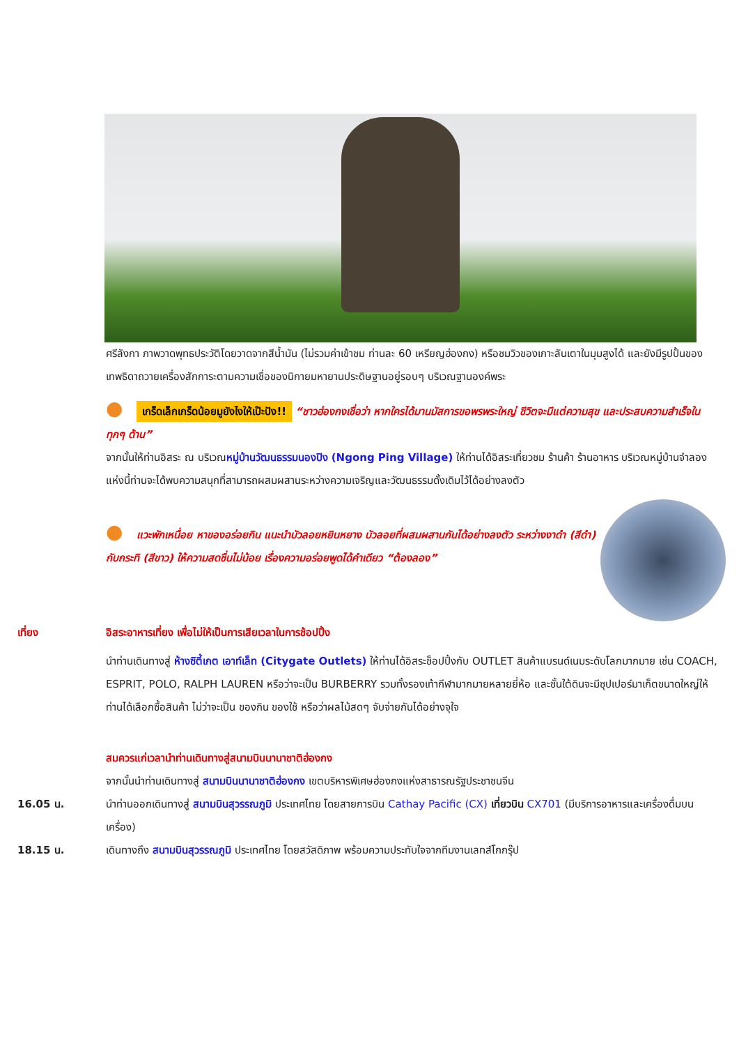ศรีลังกา ภาพวาดพุทธประวัติโดยวาดจากสีน้ำมัน (ไม่รวมค่าเข้าชม ท่านละ 60 เหรียญฮ่องกง) หรือชมวิวของเกาะลันเตาในมุมสูงได้ และยังมีรูปปั้นของเทพธิดาถวายเครื่องสักการะตามความเชื่อของนิกายมหายานประดิษฐานอยู่รอบๆ บริเวณฐานองค์พระ
● เกร็ดเล็กเกร็ดน้อยมูยังไงให้เป๊ะปัง!! “ชาวฮ่องกงเชื่อว่า หากใครได้มานมัสการขอพรพระใหญ่ ชีวิตจะมีแต่ความสุข และประสบความสำเร็จในทุกๆ ด้าน”
จากนั้นให้ท่านอิสระ ณ บริเวณหมู่บ้านวัฒนธรรมนองปิง (Ngong Ping Village) ให้ท่านได้อิสระเที่ยวชม ร้านค้า ร้านอาหาร บริเวณหมู่บ้านจำลองแห่งนี้ท่านจะได้พบความสนุกที่สามารถผสมผสานระหว่างความเจริญและวัฒนธรรมดั้งเดิมไว้ได้อย่างลงตัว
● แวะพักเหนื่อย หาของอร่อยกิน แนะนำบัวลอยหยินหยาง บัวลอยที่ผสมผสานกันได้อย่างลงตัว ระหว่างงาดำ (สีดำ) กับกระทิ (สีขาว) ให้ความสดชื่นไม่น้อย เรื่องความอร่อยพูดได้คำเดียว “ต้องลอง”
เที่ยง อิสระอาหารเที่ยง เพื่อไม่ให้เป็นการเสียเวลาในการช้อปปิ้ง
นำท่านเดินทางสู่ ห้างซิตี้เกต เอาท์เล็ท (Citygate Outlets) ให้ท่านได้อิสระช็อปปิ้งกับ OUTLET สินค้าแบรนด์เนมระดับโลกมากมาย เช่น COACH, ESPRIT, POLO, RALPH LAUREN หรือว่าจะเป็น BURBERRY รวมทั้งรองเท้ากีฬามากมายหลายยี่ห้อ และชั้นใต้ดินจะมีซุปเปอร์มาเก็ตขนาดใหญ่ให้ท่านได้เลือกซื้อสินค้า ไม่ว่าจะเป็น ของกิน ของใช้ หรือว่าผลไม้สดๆ จับจ่ายกันได้อย่างจุใจ
สมควรแก่เวลานำท่านเดินทางสู่สนามบินนานาชาติฮ่องกง
จากนั้นนำท่านเดินทางสู่ สนามบินนานาชาติฮ่องกง เขตบริหารพิเศษฮ่องกงแห่งสาธารณรัฐประชาชนจีน
16.05 น. นำท่านออกเดินทางสู่ สนามบินสุวรรณภูมิ ประเทศไทย โดยสายการบิน Cathay Pacific (CX) เที่ยวบิน CX701 (มีบริการอาหารและเครื่องดื่มบนเครื่อง)
18.15 น. เดินทางถึง สนามบินสุวรรณภูมิ ประเทศไทย โดยสวัสดิภาพ พร้อมความประทับใจจากทีมงานเลทส์โกกรุ๊ป